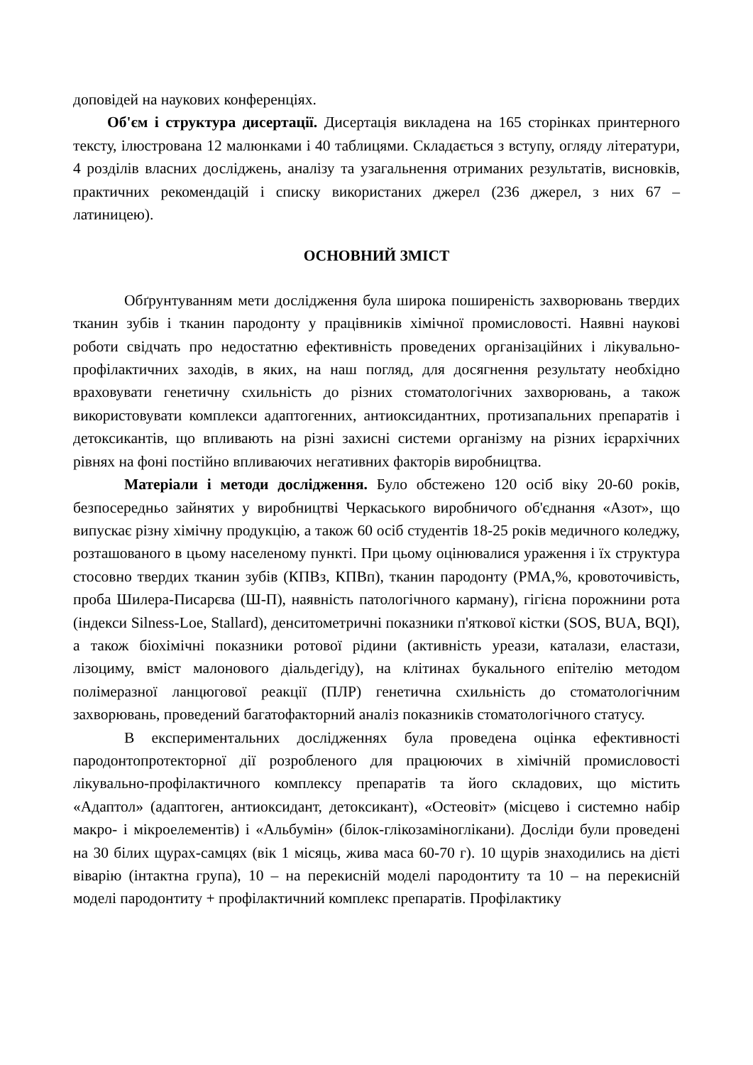доповідей на наукових конференціях.
Об'єм і структура дисертації. Дисертація викладена на 165 сторінках принтерного тексту, ілюстрована 12 малюнками і 40 таблицями. Складається з вступу, огляду літератури, 4 розділів власних досліджень, аналізу та узагальнення отриманих результатів, висновків, практичних рекомендацій і списку використаних джерел (236 джерел, з них 67 – латиницею).
ОСНОВНИЙ ЗМІСТ
Обґрунтуванням мети дослідження була широка поширеність захворювань твердих тканин зубів і тканин пародонту у працівників хімічної промисловості. Наявні наукові роботи свідчать про недостатню ефективність проведених організаційних і лікувально-профілактичних заходів, в яких, на наш погляд, для досягнення результату необхідно враховувати генетичну схильність до різних стоматологічних захворювань, а також використовувати комплекси адаптогенних, антиоксидантних, протизапальних препаратів і детоксикантів, що впливають на різні захисні системи організму на різних ієрархічних рівнях на фоні постійно впливаючих негативних факторів виробництва.
Матеріали і методи дослідження. Було обстежено 120 осіб віку 20-60 років, безпосередньо зайнятих у виробництві Черкаського виробничого об'єднання «Азот», що випускає різну хімічну продукцію, а також 60 осіб студентів 18-25 років медичного коледжу, розташованого в цьому населеному пункті. При цьому оцінювалися ураження і їх структура стосовно твердих тканин зубів (КПВз, КПВп), тканин пародонту (РМА,%, кровоточивість, проба Шилера-Писарєва (Ш-П), наявність патологічного карману), гігієна порожнини рота (індекси Silness-Loe, Stallard), денситометричні показники п'яткової кістки (SOS, BUA, BQI), а також біохімічні показники ротової рідини (активність уреази, каталази, еластази, лізоциму, вміст малонового діальдегіду), на клітинах букального епітелію методом полімеразної ланцюгової реакції (ПЛР) генетична схильність до стоматологічним захворювань, проведений багатофакторний аналіз показників стоматологічного статусу.
В експериментальних дослідженнях була проведена оцінка ефективності пародонтопротекторної дії розробленого для працюючих в хімічній промисловості лікувально-профілактичного комплексу препаратів та його складових, що містить «Адаптол» (адаптоген, антиоксидант, детоксикант), «Остеовіт» (місцево і системно набір макро- і мікроелементів) і «Альбумін» (білок-глікозаміноглікани). Досліди були проведені на 30 білих щурах-самцях (вік 1 місяць, жива маса 60-70 г). 10 щурів знаходились на дієті віварію (інтактна група), 10 – на перекисній моделі пародонтиту та 10 – на перекисній моделі пародонтиту + профілактичний комплекс препаратів. Профілактику